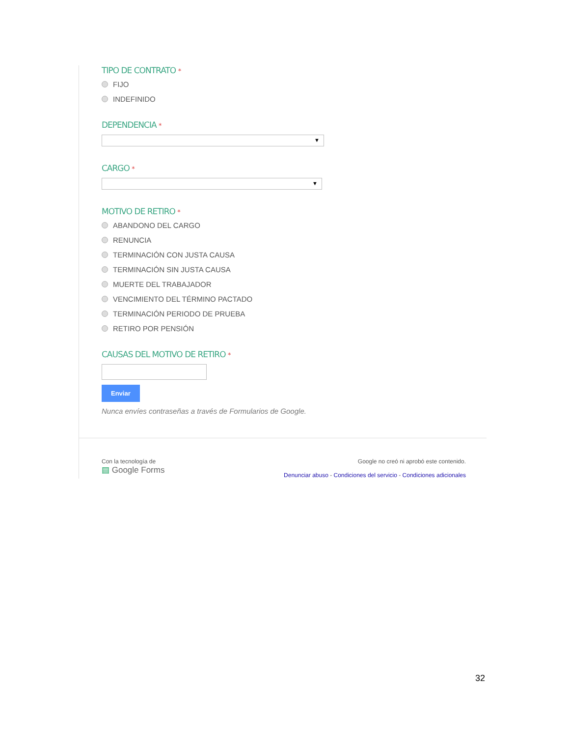TIPO DE CONTRATO *
FIJO
INDEFINIDO
DEPENDENCIA *
▼
CARGO *
▼
MOTIVO DE RETIRO *
ABANDONO DEL CARGO
RENUNCIA
TERMINACIÓN CON JUSTA CAUSA
TERMINACIÓN SIN JUSTA CAUSA
MUERTE DEL TRABAJADOR
VENCIMIENTO DEL TÉRMINO PACTADO
TERMINACIÓN PERIODO DE PRUEBA
RETIRO POR PENSIÓN
CAUSAS DEL MOTIVO DE RETIRO *
Enviar
Nunca envíes contraseñas a través de Formularios de Google.
Con la tecnología de
▤ Google Forms
Google no creó ni aprobó este contenido.
Denunciar abuso - Condiciones del servicio - Condiciones adicionales
32